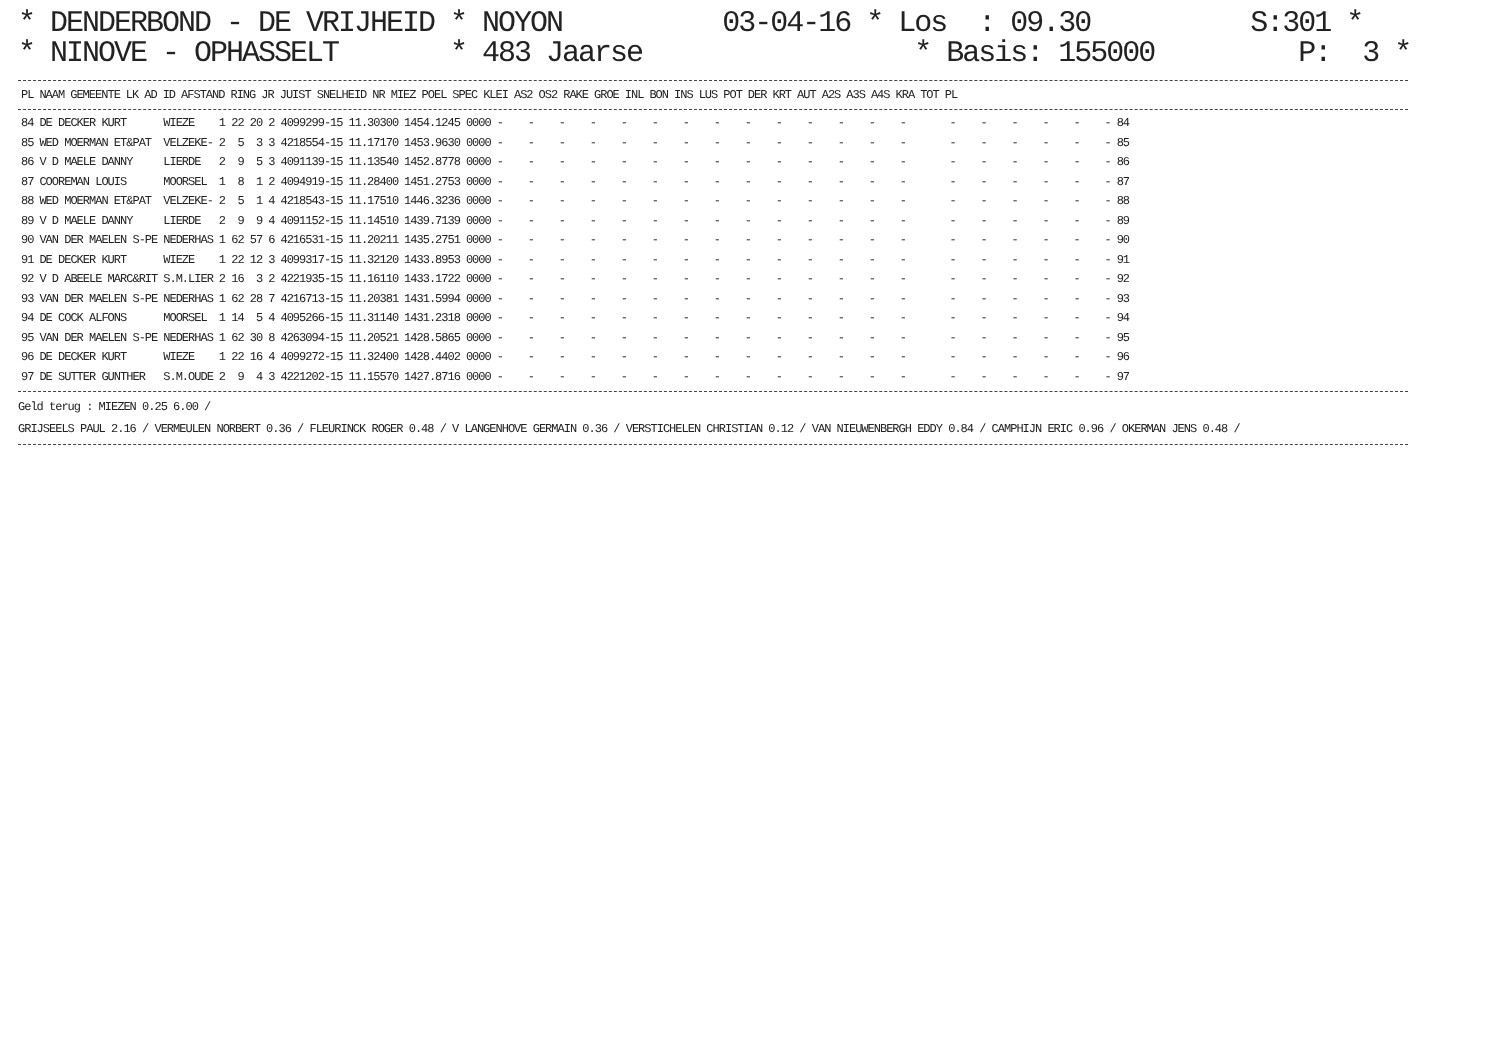* DENDERBOND - DE VRIJHEID * NOYON 03-04-16 * Los : 09.30 S:301 * * NINOVE - OPHASSELT * 483 Jaarse * Basis: 155000 P: 3 *
| PL | NAAM | GEMEENTE | LK | AD | ID | AFSTAND | RING | JR | JUIST | SNELHEID | NR | MIEZ | POEL | SPEC | KLEI | AS2 | OS2 | RAKE | GROE | INL | BON | INS | LUS | POT | DER | KRT | AUT | A2S | A3S | A4S | KRA | TOT | PL |
| --- | --- | --- | --- | --- | --- | --- | --- | --- | --- | --- | --- | --- | --- | --- | --- | --- | --- | --- | --- | --- | --- | --- | --- | --- | --- | --- | --- | --- | --- | --- | --- | --- | --- |
| 84 | DE DECKER KURT | WIEZE | 1 22 20 | 2 | 4099299-15 | 11.30300 | 1454.1245 | 0000 | - - - - - - - - - - - - - - - - - - - - | 84 |
| 85 | WED MOERMAN ET&PAT | VELZEKE- | 2 5 3 | 3 | 4218554-15 | 11.17170 | 1453.9630 | 0000 | - - - - - - - - - - - - - - - - - - - - | 85 |
| 86 | V D MAELE DANNY | LIERDE | 2 9 5 | 3 | 4091139-15 | 11.13540 | 1452.8778 | 0000 | - - - - - - - - - - - - - - - - - - - - | 86 |
| 87 | COOREMAN LOUIS | MOORSEL | 1 8 1 | 2 | 4094919-15 | 11.28400 | 1451.2753 | 0000 | - - - - - - - - - - - - - - - - - - - - | 87 |
| 88 | WED MOERMAN ET&PAT | VELZEKE- | 2 5 1 | 4 | 4218543-15 | 11.17510 | 1446.3236 | 0000 | - - - - - - - - - - - - - - - - - - - - | 88 |
| 89 | V D MAELE DANNY | LIERDE | 2 9 9 | 4 | 4091152-15 | 11.14510 | 1439.7139 | 0000 | - - - - - - - - - - - - - - - - - - - - | 89 |
| 90 | VAN DER MAELEN S-PE | NEDERHAS | 1 62 57 | 6 | 4216531-15 | 11.20211 | 1435.2751 | 0000 | - - - - - - - - - - - - - - - - - - - - | 90 |
| 91 | DE DECKER KURT | WIEZE | 1 22 12 | 3 | 4099317-15 | 11.32120 | 1433.8953 | 0000 | - - - - - - - - - - - - - - - - - - - - | 91 |
| 92 | V D ABEELE MARC&RIT | S.M.LIER | 2 16 3 | 2 | 4221935-15 | 11.16110 | 1433.1722 | 0000 | - - - - - - - - - - - - - - - - - - - - | 92 |
| 93 | VAN DER MAELEN S-PE | NEDERHAS | 1 62 28 | 7 | 4216713-15 | 11.20381 | 1431.5994 | 0000 | - - - - - - - - - - - - - - - - - - - - | 93 |
| 94 | DE COCK ALFONS | MOORSEL | 1 14 5 | 4 | 4095266-15 | 11.31140 | 1431.2318 | 0000 | - - - - - - - - - - - - - - - - - - - - | 94 |
| 95 | VAN DER MAELEN S-PE | NEDERHAS | 1 62 30 | 8 | 4263094-15 | 11.20521 | 1428.5865 | 0000 | - - - - - - - - - - - - - - - - - - - - | 95 |
| 96 | DE DECKER KURT | WIEZE | 1 22 16 | 4 | 4099272-15 | 11.32400 | 1428.4402 | 0000 | - - - - - - - - - - - - - - - - - - - - | 96 |
| 97 | DE SUTTER GUNTHER | S.M.OUDE | 2 9 4 | 3 | 4221202-15 | 11.15570 | 1427.8716 | 0000 | - - - - - - - - - - - - - - - - - - - - | 97 |
Geld terug : MIEZEN 0.25 6.00 / GRIJSEELS PAUL 2.16 / VERMEULEN NORBERT 0.36 / FLEURINCK ROGER 0.48 / V LANGENHOVE GERMAIN 0.36 / VERSTICHELEN CHRISTIAN 0.12 / VAN NIEUWENBERGH EDDY 0.84 / CAMPHIJN ERIC 0.96 / OKERMAN JENS 0.48 /